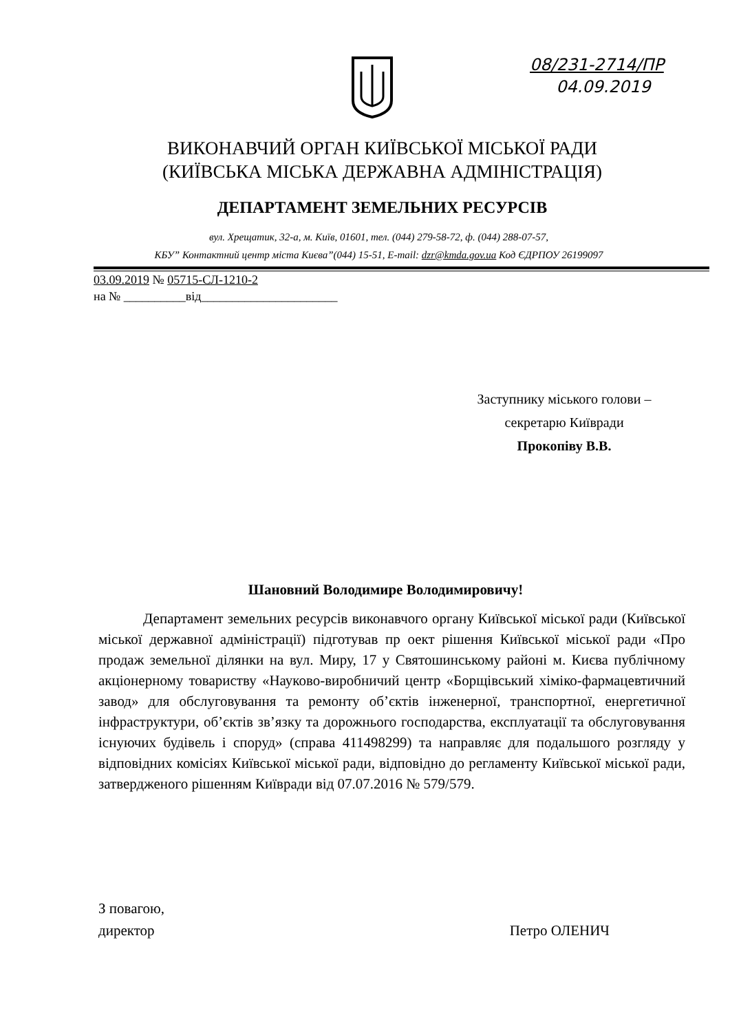08/231-2714/ПР
04.09.2019
ВИКОНАВЧИЙ ОРГАН КИЇВСЬКОЇ МІСЬКОЇ РАДИ
(КИЇВСЬКА МІСЬКА ДЕРЖАВНА АДМІНІСТРАЦІЯ)
ДЕПАРТАМЕНТ ЗЕМЕЛЬНИХ РЕСУРСІВ
вул. Хрещатик, 32-а, м. Київ, 01601, тел. (044) 279-58-72, ф. (044) 288-07-57,
КБУ” Контактний центр міста Києва”(044) 15-51, E-mail: dzr@kmda.gov.ua Код ЄДРПОУ 26199097
03.09.2019 № 05715-СЛ-1210-2
на № __________від______________________
Заступнику міського голови –
секретарю Київради
Прокопіву В.В.
Шановний Володимире Володимировичу!
Департамент земельних ресурсів виконавчого органу Київської міської ради (Київської міської державної адміністрації) підготував пр оект рішення Київської міської ради «Про продаж земельної ділянки на вул. Миру, 17 у Святошинському районі м. Києва публічному акціонерному товариству «Науково-виробничий центр «Борщівський хіміко-фармацевтичний завод» для обслуговування та ремонту об’єктів інженерної, транспортної, енергетичної інфраструктури, об’єктів зв’язку та дорожнього господарства, експлуатації та обслуговування існуючих будівель і споруд» (справа 411498299) та направляє для подальшого розгляду у відповідних комісіях Київської міської ради, відповідно до регламенту Київської міської ради, затвердженого рішенням Київради від 07.07.2016 № 579/579.
З повагою,
директор
Петро ОЛЕНИЧ